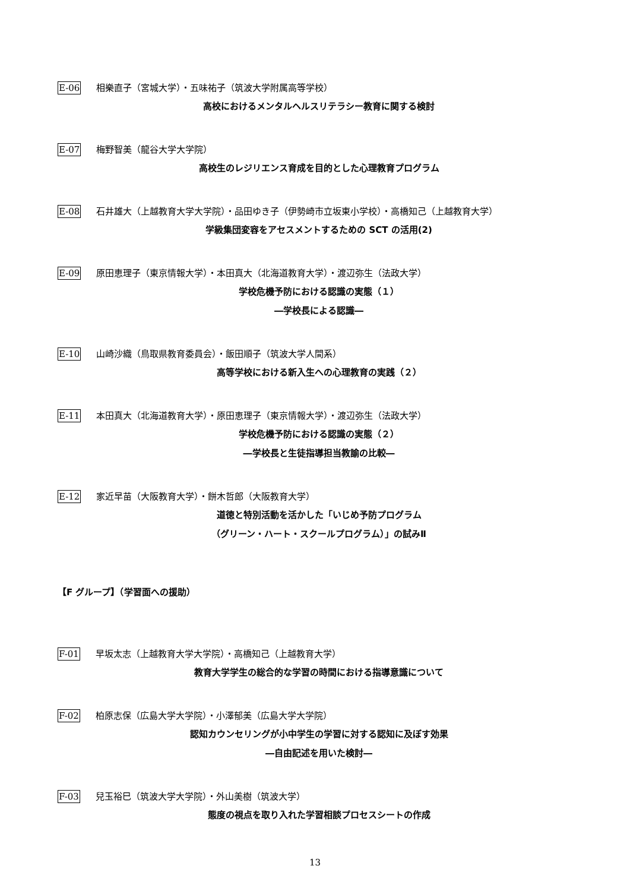E-06 相樂直子（宮城大学）・五味祐子（筑波大学附属高等学校）
高校におけるメンタルヘルスリテラシー教育に関する検討
E-07 梅野智美（龍谷大学大学院）
高校生のレジリエンス育成を目的とした心理教育プログラム
E-08 石井雄大（上越教育大学大学院）・品田ゆき子（伊勢崎市立坂東小学校）・高橋知己（上越教育大学）
学級集団変容をアセスメントするための SCT の活用(2)
E-09 原田恵理子（東京情報大学）・本田真大（北海道教育大学）・渡辺弥生（法政大学）
学校危機予防における認識の実態（１）
―学校長による認識―
E-10 山崎沙織（鳥取県教育委員会）・飯田順子（筑波大学人間系）
高等学校における新入生への心理教育の実践（２）
E-11 本田真大（北海道教育大学）・原田恵理子（東京情報大学）・渡辺弥生（法政大学）
学校危機予防における認識の実態（２）
―学校長と生徒指導担当教諭の比較―
E-12 家近早苗（大阪教育大学）・餅木哲郎（大阪教育大学）
道徳と特別活動を活かした「いじめ予防プログラム
（グリーン・ハート・スクールプログラム）」の試みⅡ
【F グループ】（学習面への援助）
F-01 早坂太志（上越教育大学大学院）・高橋知己（上越教育大学）
教育大学学生の総合的な学習の時間における指導意識について
F-02 柏原志保（広島大学大学院）・小澤郁美（広島大学大学院）
認知カウンセリングが小中学生の学習に対する認知に及ぼす効果
―自由記述を用いた検討―
F-03 兒玉裕巳（筑波大学大学院）・外山美樹（筑波大学）
態度の視点を取り入れた学習相談プロセスシートの作成
13